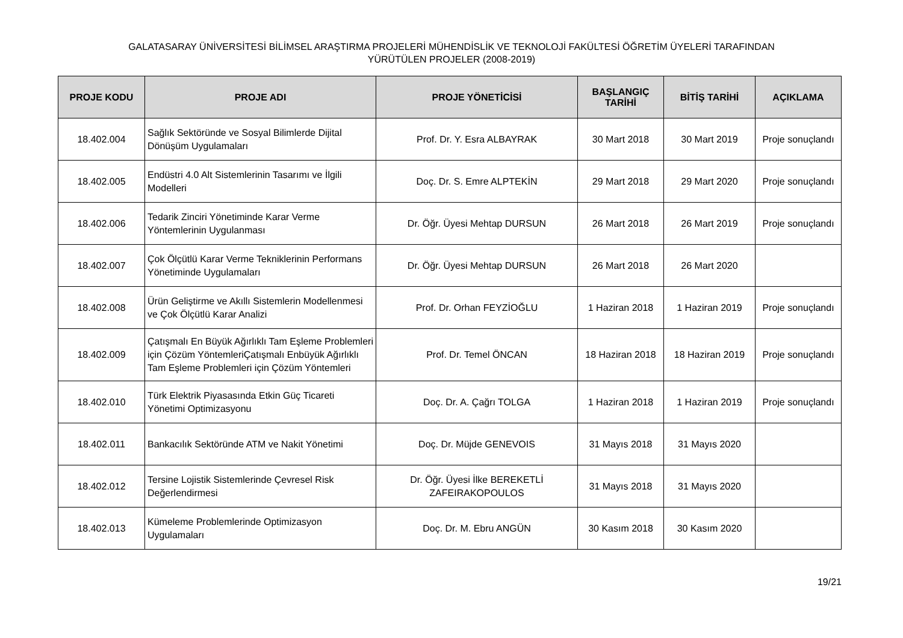GALATASARAY ÜNİVERSİTESİ BİLİMSEL ARAŞTIRMA PROJELERİ MÜHENDİSLİK VE TEKNOLOJİ FAKÜLTESİ ÖĞRETİM ÜYELERİ TARAFINDAN
YÜRÜTÜLEN PROJELER (2008-2019)
| PROJE KODU | PROJE ADI | PROJE YÖNETİCİSİ | BAŞLANGIÇ TARİHİ | BİTİŞ TARİHİ | AÇIKLAMA |
| --- | --- | --- | --- | --- | --- |
| 18.402.004 | Sağlık Sektöründe ve Sosyal Bilimlerde Dijital Dönüşüm Uygulamaları | Prof. Dr. Y. Esra ALBAYRAK | 30 Mart 2018 | 30 Mart 2019 | Proje sonuçlandı |
| 18.402.005 | Endüstri 4.0 Alt Sistemlerinin Tasarımı ve İlgili Modelleri | Doç. Dr. S. Emre ALPTEKİN | 29 Mart 2018 | 29 Mart 2020 | Proje sonuçlandı |
| 18.402.006 | Tedarik Zinciri Yönetiminde Karar Verme Yöntemlerinin Uygulanması | Dr. Öğr. Üyesi Mehtap DURSUN | 26 Mart 2018 | 26 Mart 2019 | Proje sonuçlandı |
| 18.402.007 | Çok Ölçütlü Karar Verme Tekniklerinin Performans Yönetiminde Uygulamaları | Dr. Öğr. Üyesi Mehtap DURSUN | 26 Mart 2018 | 26 Mart 2020 | |
| 18.402.008 | Ürün Geliştirme ve Akıllı Sistemlerin Modellenmesi ve Çok Ölçütlü Karar Analizi | Prof. Dr. Orhan FEYZİOĞLU | 1 Haziran 2018 | 1 Haziran 2019 | Proje sonuçlandı |
| 18.402.009 | Çatışmalı En Büyük Ağırlıklı Tam Eşleme Problemleri için Çözüm YöntemleriÇatışmalı Enbüyük Ağırlıklı Tam Eşleme Problemleri için Çözüm Yöntemleri | Prof. Dr. Temel ÖNCAN | 18 Haziran 2018 | 18 Haziran 2019 | Proje sonuçlandı |
| 18.402.010 | Türk Elektrik Piyasasında Etkin Güç Ticareti Yönetimi Optimizasyonu | Doç. Dr. A. Çağrı TOLGA | 1 Haziran 2018 | 1 Haziran 2019 | Proje sonuçlandı |
| 18.402.011 | Bankacılık Sektöründe ATM ve Nakit Yönetimi | Doç. Dr. Müjde GENEVOIS | 31 Mayıs 2018 | 31 Mayıs 2020 | |
| 18.402.012 | Tersine Lojistik Sistemlerinde Çevresel Risk Değerlendirmesi | Dr. Öğr. Üyesi İlke BEREKETLİ ZAFEIRAKOPOULOS | 31 Mayıs 2018 | 31 Mayıs 2020 | |
| 18.402.013 | Kümeleme Problemlerinde Optimizasyon Uygulamaları | Doç. Dr. M. Ebru ANGÜN | 30 Kasım 2018 | 30 Kasım 2020 | |
19/21